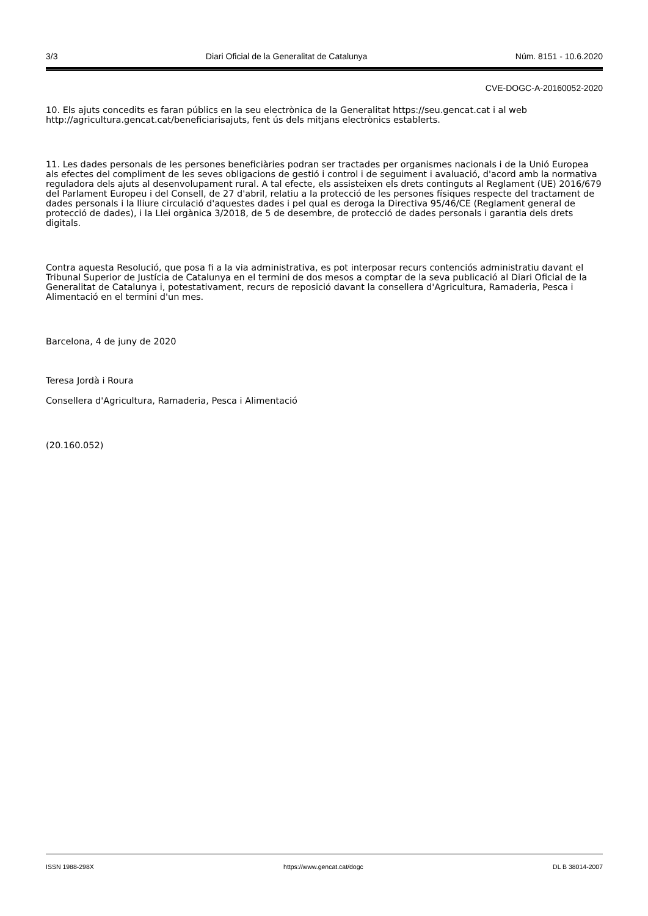3/3 Diari Oficial de la Generalitat de Catalunya Núm. 8151 - 10.6.2020
CVE-DOGC-A-20160052-2020
10. Els ajuts concedits es faran públics en la seu electrònica de la Generalitat https://seu.gencat.cat i al web http://agricultura.gencat.cat/beneficiarisajuts, fent ús dels mitjans electrònics establerts.
11. Les dades personals de les persones beneficiàries podran ser tractades per organismes nacionals i de la Unió Europea als efectes del compliment de les seves obligacions de gestió i control i de seguiment i avaluació, d'acord amb la normativa reguladora dels ajuts al desenvolupament rural. A tal efecte, els assisteixen els drets continguts al Reglament (UE) 2016/679 del Parlament Europeu i del Consell, de 27 d'abril, relatiu a la protecció de les persones físiques respecte del tractament de dades personals i la lliure circulació d'aquestes dades i pel qual es deroga la Directiva 95/46/CE (Reglament general de protecció de dades), i la Llei orgànica 3/2018, de 5 de desembre, de protecció de dades personals i garantia dels drets digitals.
Contra aquesta Resolució, que posa fi a la via administrativa, es pot interposar recurs contenciós administratiu davant el Tribunal Superior de Justícia de Catalunya en el termini de dos mesos a comptar de la seva publicació al Diari Oficial de la Generalitat de Catalunya i, potestativament, recurs de reposició davant la consellera d'Agricultura, Ramaderia, Pesca i Alimentació en el termini d'un mes.
Barcelona, 4 de juny de 2020
Teresa Jordà i Roura
Consellera d'Agricultura, Ramaderia, Pesca i Alimentació
(20.160.052)
ISSN 1988-298X https://www.gencat.cat/dogc DL B 38014-2007